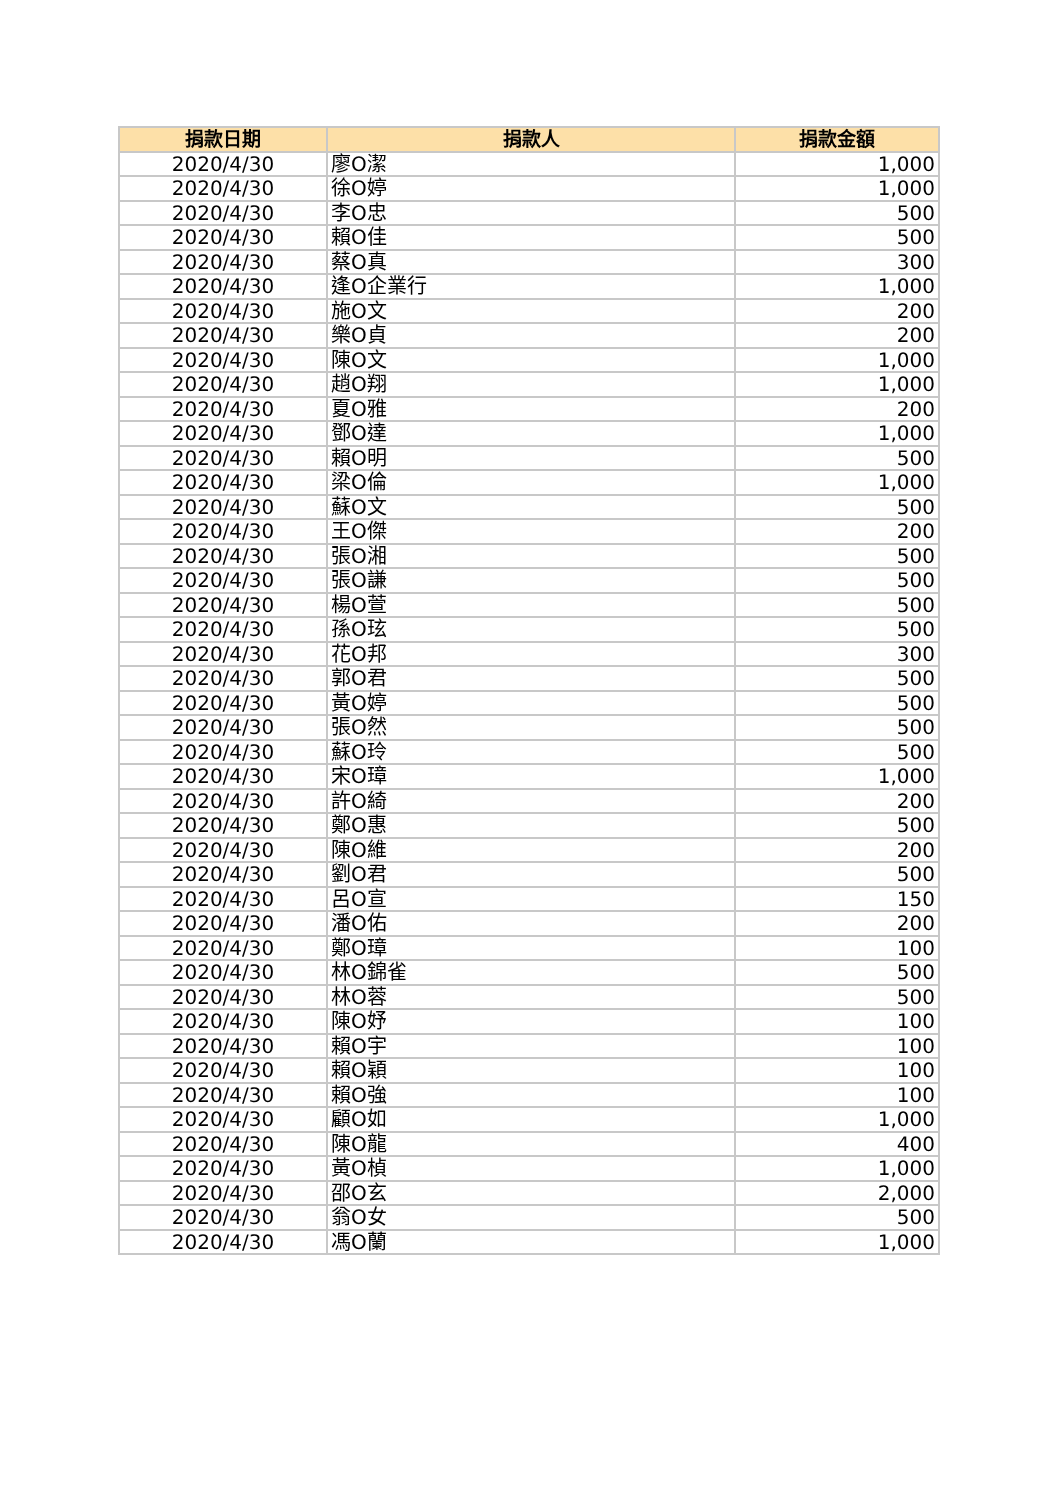| 捐款日期 | 捐款人 | 捐款金額 |
| --- | --- | --- |
| 2020/4/30 | 廖O潔 | 1,000 |
| 2020/4/30 | 徐O婷 | 1,000 |
| 2020/4/30 | 李O忠 | 500 |
| 2020/4/30 | 賴O佳 | 500 |
| 2020/4/30 | 蔡O真 | 300 |
| 2020/4/30 | 逢O企業行 | 1,000 |
| 2020/4/30 | 施O文 | 200 |
| 2020/4/30 | 樂O貞 | 200 |
| 2020/4/30 | 陳O文 | 1,000 |
| 2020/4/30 | 趙O翔 | 1,000 |
| 2020/4/30 | 夏O雅 | 200 |
| 2020/4/30 | 鄧O達 | 1,000 |
| 2020/4/30 | 賴O明 | 500 |
| 2020/4/30 | 梁O倫 | 1,000 |
| 2020/4/30 | 蘇O文 | 500 |
| 2020/4/30 | 王O傑 | 200 |
| 2020/4/30 | 張O湘 | 500 |
| 2020/4/30 | 張O謙 | 500 |
| 2020/4/30 | 楊O萱 | 500 |
| 2020/4/30 | 孫O玹 | 500 |
| 2020/4/30 | 花O邦 | 300 |
| 2020/4/30 | 郭O君 | 500 |
| 2020/4/30 | 黃O婷 | 500 |
| 2020/4/30 | 張O然 | 500 |
| 2020/4/30 | 蘇O玲 | 500 |
| 2020/4/30 | 宋O璋 | 1,000 |
| 2020/4/30 | 許O綺 | 200 |
| 2020/4/30 | 鄭O惠 | 500 |
| 2020/4/30 | 陳O維 | 200 |
| 2020/4/30 | 劉O君 | 500 |
| 2020/4/30 | 呂O宣 | 150 |
| 2020/4/30 | 潘O佑 | 200 |
| 2020/4/30 | 鄭O璋 | 100 |
| 2020/4/30 | 林O錦雀 | 500 |
| 2020/4/30 | 林O蓉 | 500 |
| 2020/4/30 | 陳O妤 | 100 |
| 2020/4/30 | 賴O宇 | 100 |
| 2020/4/30 | 賴O穎 | 100 |
| 2020/4/30 | 賴O強 | 100 |
| 2020/4/30 | 顧O如 | 1,000 |
| 2020/4/30 | 陳O龍 | 400 |
| 2020/4/30 | 黃O楨 | 1,000 |
| 2020/4/30 | 邵O玄 | 2,000 |
| 2020/4/30 | 翁O女 | 500 |
| 2020/4/30 | 馮O蘭 | 1,000 |